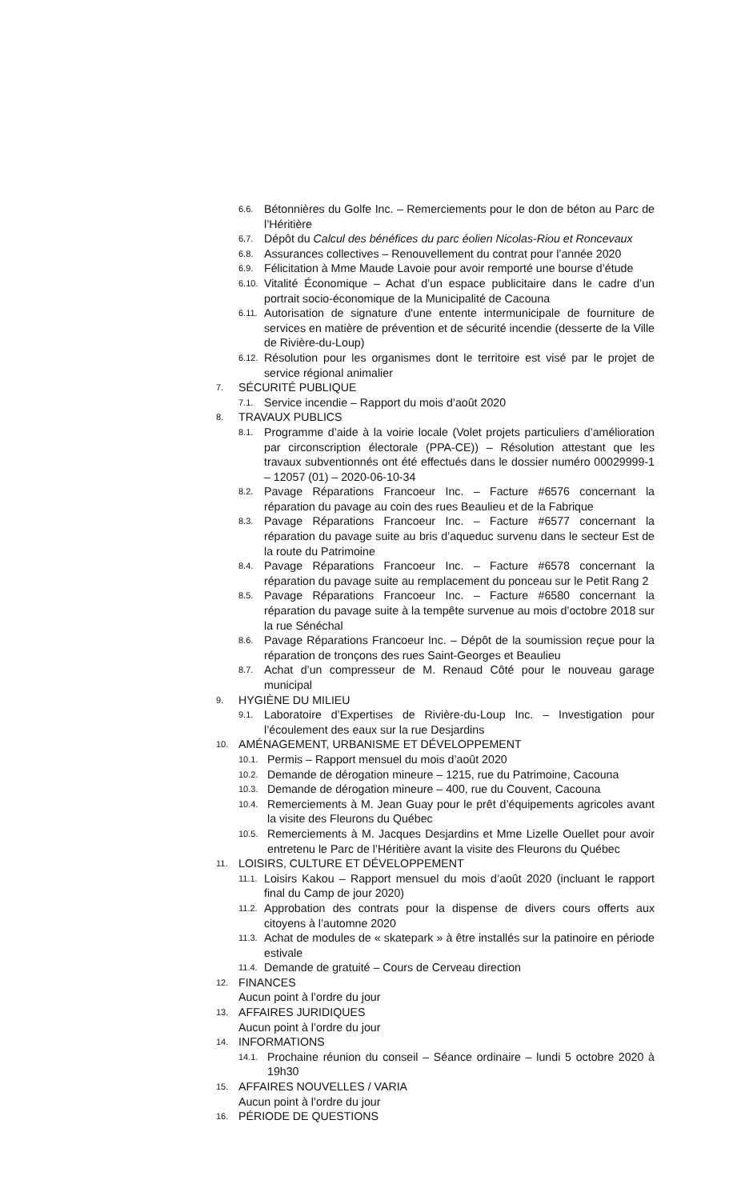6.6. Bétonnières du Golfe Inc. – Remerciements pour le don de béton au Parc de l’Héritière
6.7. Dépôt du Calcul des bénéfices du parc éolien Nicolas-Riou et Roncevaux
6.8. Assurances collectives – Renouvellement du contrat pour l’année 2020
6.9. Félicitation à Mme Maude Lavoie pour avoir remporté une bourse d’étude
6.10. Vitalité Économique – Achat d’un espace publicitaire dans le cadre d’un portrait socio-économique de la Municipalité de Cacouna
6.11. Autorisation de signature d'une entente intermunicipale de fourniture de services en matière de prévention et de sécurité incendie (desserte de la Ville de Rivière-du-Loup)
6.12. Résolution pour les organismes dont le territoire est visé par le projet de service régional animalier
7. SÉCURITÉ PUBLIQUE
7.1. Service incendie – Rapport du mois d’août 2020
8. TRAVAUX PUBLICS
8.1. Programme d’aide à la voirie locale (Volet projets particuliers d’amélioration par circonscription électorale (PPA-CE)) – Résolution attestant que les travaux subventionnés ont été effectués dans le dossier numéro 00029999-1 – 12057 (01) – 2020-06-10-34
8.2. Pavage Réparations Francoeur Inc. – Facture #6576 concernant la réparation du pavage au coin des rues Beaulieu et de la Fabrique
8.3. Pavage Réparations Francoeur Inc. – Facture #6577 concernant la réparation du pavage suite au bris d’aqueduc survenu dans le secteur Est de la route du Patrimoine
8.4. Pavage Réparations Francoeur Inc. – Facture #6578 concernant la réparation du pavage suite au remplacement du ponceau sur le Petit Rang 2
8.5. Pavage Réparations Francoeur Inc. – Facture #6580 concernant la réparation du pavage suite à la tempête survenue au mois d’octobre 2018 sur la rue Sénéchal
8.6. Pavage Réparations Francoeur Inc. – Dépôt de la soumission reçue pour la réparation de tronçons des rues Saint-Georges et Beaulieu
8.7. Achat d’un compresseur de M. Renaud Côté pour le nouveau garage municipal
9. HYGIÈNE DU MILIEU
9.1. Laboratoire d’Expertises de Rivière-du-Loup Inc. – Investigation pour l’écoulement des eaux sur la rue Desjardins
10. AMÉNAGEMENT, URBANISME ET DÉVELOPPEMENT
10.1. Permis – Rapport mensuel du mois d’août 2020
10.2. Demande de dérogation mineure – 1215, rue du Patrimoine, Cacouna
10.3. Demande de dérogation mineure – 400, rue du Couvent, Cacouna
10.4. Remerciements à M. Jean Guay pour le prêt d’équipements agricoles avant la visite des Fleurons du Québec
10.5. Remerciements à M. Jacques Desjardins et Mme Lizelle Ouellet pour avoir entretenu le Parc de l’Héritière avant la visite des Fleurons du Québec
11. LOISIRS, CULTURE ET DÉVELOPPEMENT
11.1. Loisirs Kakou – Rapport mensuel du mois d’août 2020 (incluant le rapport final du Camp de jour 2020)
11.2. Approbation des contrats pour la dispense de divers cours offerts aux citoyens à l’automne 2020
11.3. Achat de modules de « skatepark » à être installés sur la patinoire en période estivale
11.4. Demande de gratuité – Cours de Cerveau direction
12. FINANCES
Aucun point à l’ordre du jour
13. AFFAIRES JURIDIQUES
Aucun point à l’ordre du jour
14. INFORMATIONS
14.1. Prochaine réunion du conseil – Séance ordinaire – lundi 5 octobre 2020 à 19h30
15. AFFAIRES NOUVELLES / VARIA
Aucun point à l’ordre du jour
16. PÉRIODE DE QUESTIONS